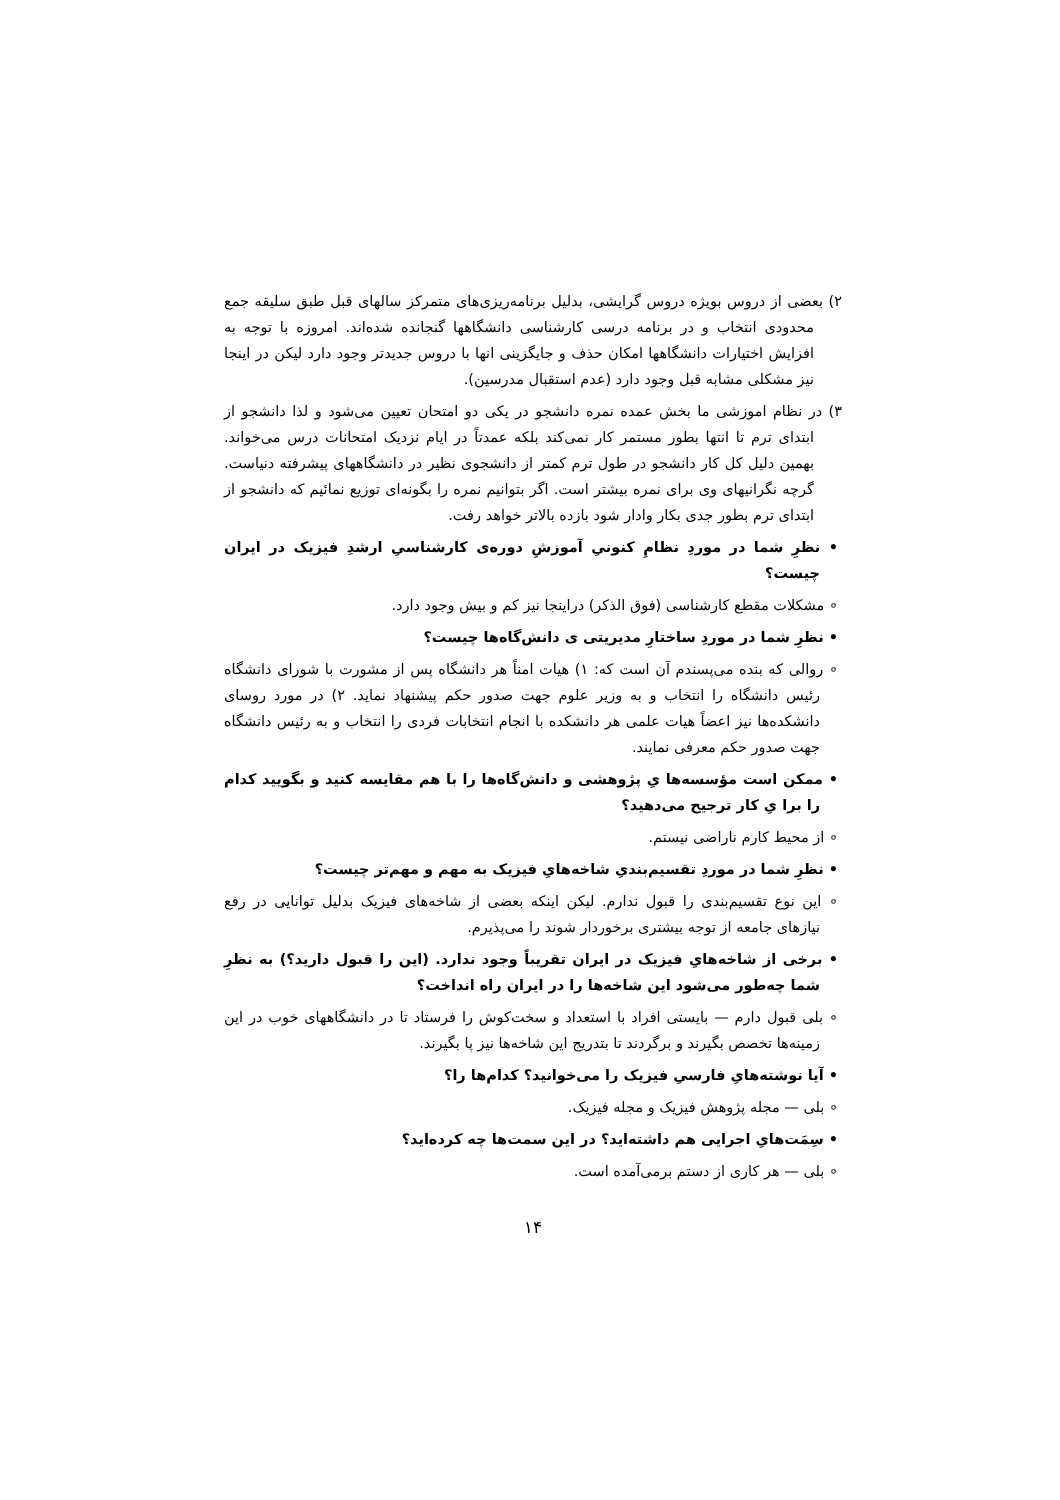۲) بعضی از دروس بویژه دروس گرایشی، بدلیل برنامه‌ریزی‌های متمرکز سالهای قبل طبق سلیقه جمع محدودی انتخاب و در برنامه درسی کارشناسی دانشگاهها گنجانده شده‌اند. امروزه با توجه به افزایش اختیارات دانشگاهها امکان حذف و جایگزینی انها با دروس جدیدتر وجود دارد لیکن در اینجا نیز مشکلی مشابه قبل وجود دارد (عدم استقبال مدرسین).
۳) در نظام اموزشی ما بخش عمده نمره دانشجو در یکی دو امتحان تعیین می‌شود و لذا دانشجو از ابتدای ترم تا انتها بطور مستمر کار نمی‌کند بلکه عمدتاً در ایام نزدیک امتحانات درس می‌خواند. بهمین دلیل کل کار دانشجو در طول ترم کمتر از دانشجوی نظیر در دانشگاههای پیشرفته دنیاست. گرچه نگرانیهای وی برای نمره بیشتر است. اگر بتوانیم نمره را بگونه‌ای توزیع نمائیم که دانشجو از ابتدای ترم بطور جدی بکار وادار شود بازده بالاتر خواهد رفت.
• نظرِ شما در موردِ نظامِ کنونی‌ِ آموزشِ دوره‌ی کارشناسی‌ِ ارشدِ فیزیک در ایران چیست؟
∘ مشکلات مقطع کارشناسی (فوق الذکر) دراینجا نیز کم و بیش وجود دارد.
• نظرِ شما در موردِ ساختارِ مدیریتی‌ ی دانش‌گاه‌ها چیست؟
∘ روالی که بنده می‌پسندم آن است که: ۱) هیات امناً هر دانشگاه پس از مشورت با شورای دانشگاه رئیس دانشگاه را انتخاب و به وزیر علوم جهت صدور حکم پیشنهاد نماید. ۲) در مورد روسای دانشکده‌ها نیز اعضاً هیات علمی هر دانشکده با انجام انتخابات فردی را انتخاب و به رئیس دانشگاه جهت صدور حکم معرفی نمایند.
• ممکن است مؤسسه‌ها یِ پژوهشی و دانش‌گاه‌ها را با هم مقایسه کنید و بگویید کدام را برا یِ کار ترجیح می‌دهید؟
∘ از محیط کارم ناراضی نیستم.
• نظرِ شما در موردِ تقسیم‌بندی‌ِ شاخه‌هایِ فیزیک به مهم و مهم‌تر چیست؟
∘ این نوع تقسیم‌بندی را قبول ندارم. لیکن اینکه بعضی از شاخه‌های فیزیک بدلیل توانایی در رفع نیازهای جامعه از توجه بیشتری برخوردار شوند را می‌پذیرم.
• برخی از شاخه‌هایِ فیزیک در ایران تقریباً وجود ندارد. (این را قبول دارید؟) به نظرِ شما چه‌طور می‌شود این شاخه‌ها را در ایران راه انداخت؟
∘ بلی قبول دارم — بایستی افراد با استعداد و سخت‌کوش را فرستاد تا در دانشگاههای خوب در این زمینه‌ها تخصص بگیرند و برگردند تا بتدریج این شاخه‌ها نیز پا بگیرند.
• آیا نوشته‌هایِ فارسی‌ِ فیزیک را می‌خوانید؟ کدام‌ها را؟
∘ بلی — مجله پژوهش فیزیک و مجله فیزیک.
• سِمَت‌هایِ اجرایی هم داشته‌اید؟ در این سمت‌ها چه کرده‌اید؟
∘ بلی — هر کاری از دستم برمی‌آمده است.
۱۴